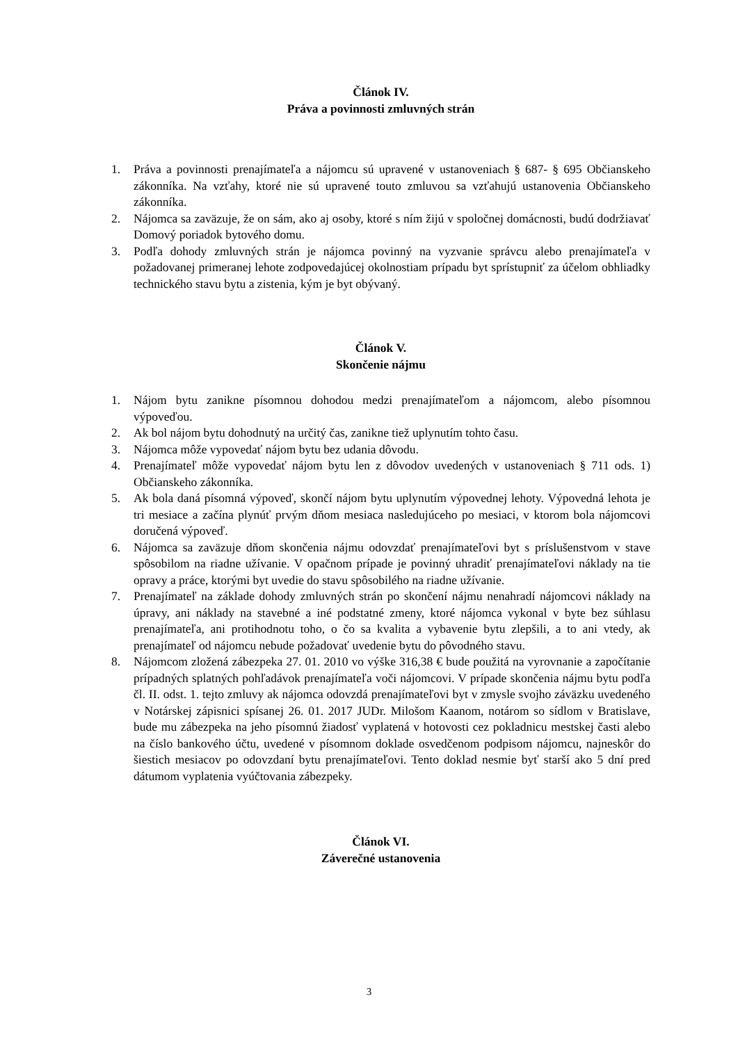Článok IV.
Práva a povinnosti zmluvných strán
1. Práva a povinnosti prenajímateľa a nájomcu sú upravené v ustanoveniach § 687- § 695 Občianskeho zákonníka. Na vzťahy, ktoré nie sú upravené touto zmluvou sa vzťahujú ustanovenia Občianskeho zákonníka.
2. Nájomca sa zaväzuje, že on sám, ako aj osoby, ktoré s ním žijú v spoločnej domácnosti, budú dodržiavať Domový poriadok bytového domu.
3. Podľa dohody zmluvných strán je nájomca povinný na vyzvanie správcu alebo prenajímateľa v požadovanej primeranej lehote zodpovedajúcej okolnostiam prípadu byt sprístupniť za účelom obhliadky technického stavu bytu a zistenia, kým je byt obývaný.
Článok V.
Skončenie nájmu
1. Nájom bytu zanikne písomnou dohodou medzi prenajímateľom a nájomcom, alebo písomnou výpoveďou.
2. Ak bol nájom bytu dohodnutý na určitý čas, zanikne tiež uplynutím tohto času.
3. Nájomca môže vypovedať nájom bytu bez udania dôvodu.
4. Prenajímateľ môže vypovedať nájom bytu len z dôvodov uvedených v ustanoveniach § 711 ods. 1) Občianskeho zákonníka.
5. Ak bola daná písomná výpoveď, skončí nájom bytu uplynutím výpovednej lehoty. Výpovedná lehota je tri mesiace a začína plynúť prvým dňom mesiaca nasledujúceho po mesiaci, v ktorom bola nájomcovi doručená výpoveď.
6. Nájomca sa zaväzuje dňom skončenia nájmu odovzdať prenajímateľovi byt s príslušenstvom v stave spôsobilom na riadne užívanie. V opačnom prípade je povinný uhradiť prenajímateľovi náklady na tie opravy a práce, ktorými byt uvedie do stavu spôsobilého na riadne užívanie.
7. Prenajímateľ na základe dohody zmluvných strán po skončení nájmu nenahradí nájomcovi náklady na úpravy, ani náklady na stavebné a iné podstatné zmeny, ktoré nájomca vykonal v byte bez súhlasu prenajímateľa, ani protihodnotu toho, o čo sa kvalita a vybavenie bytu zlepšili, a to ani vtedy, ak prenajímateľ od nájomcu nebude požadovať uvedenie bytu do pôvodného stavu.
8. Nájomcom zložená zábezpeka 27. 01. 2010 vo výške 316,38 € bude použitá na vyrovnanie a započítanie prípadných splatných pohľadávok prenajímateľa voči nájomcovi. V prípade skončenia nájmu bytu podľa čl. II. odst. 1. tejto zmluvy ak nájomca odovzdá prenajímateľovi byt v zmysle svojho záväzku uvedeného v Notárskej zápisnici spísanej 26. 01. 2017 JUDr. Milošom Kaanom, notárom so sídlom v Bratislave, bude mu zábezpeka na jeho písomnú žiadosť vyplatená v hotovosti cez pokladnicu mestskej časti alebo na číslo bankového účtu, uvedené v písomnom doklade osvedčenom podpisom nájomcu, najneskôr do šiestich mesiacov po odovzdaní bytu prenajímateľovi. Tento doklad nesmie byť starší ako 5 dní pred dátumom vyplatenia vyúčtovania zábezpeky.
Článok VI.
Záverečné ustanovenia
3